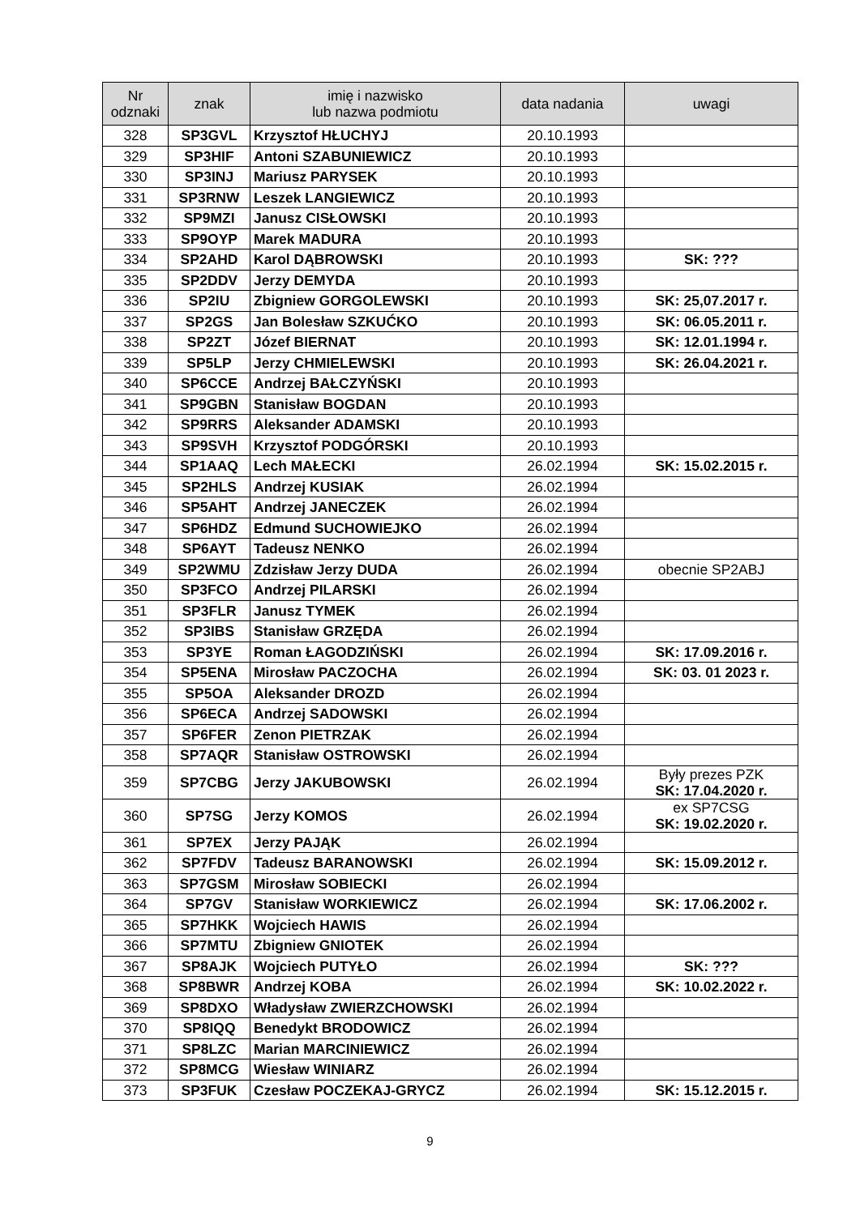| Nr odznaki | znak | imię i nazwisko lub nazwa podmiotu | data nadania | uwagi |
| --- | --- | --- | --- | --- |
| 328 | SP3GVL | Krzysztof HŁUCHYJ | 20.10.1993 | |
| 329 | SP3HIF | Antoni SZABUNIEWICZ | 20.10.1993 | |
| 330 | SP3INJ | Mariusz PARYSEK | 20.10.1993 | |
| 331 | SP3RNW | Leszek LANGIEWICZ | 20.10.1993 | |
| 332 | SP9MZI | Janusz CISŁOWSKI | 20.10.1993 | |
| 333 | SP9OYP | Marek MADURA | 20.10.1993 | |
| 334 | SP2AHD | Karol DĄBROWSKI | 20.10.1993 | SK: ??? |
| 335 | SP2DDV | Jerzy DEMYDA | 20.10.1993 | |
| 336 | SP2IU | Zbigniew GORGOLEWSKI | 20.10.1993 | SK: 25,07.2017 r. |
| 337 | SP2GS | Jan Bolesław SZKUĆKO | 20.10.1993 | SK: 06.05.2011 r. |
| 338 | SP2ZT | Józef BIERNAT | 20.10.1993 | SK: 12.01.1994 r. |
| 339 | SP5LP | Jerzy CHMIELEWSKI | 20.10.1993 | SK: 26.04.2021 r. |
| 340 | SP6CCE | Andrzej BAŁCZYŃSKI | 20.10.1993 | |
| 341 | SP9GBN | Stanisław BOGDAN | 20.10.1993 | |
| 342 | SP9RRS | Aleksander ADAMSKI | 20.10.1993 | |
| 343 | SP9SVH | Krzysztof PODGÓRSKI | 20.10.1993 | |
| 344 | SP1AAQ | Lech MAŁECKI | 26.02.1994 | SK: 15.02.2015 r. |
| 345 | SP2HLS | Andrzej KUSIAK | 26.02.1994 | |
| 346 | SP5AHT | Andrzej JANECZEK | 26.02.1994 | |
| 347 | SP6HDZ | Edmund SUCHOWIEJKO | 26.02.1994 | |
| 348 | SP6AYT | Tadeusz NENKO | 26.02.1994 | |
| 349 | SP2WMU | Zdzisław Jerzy DUDA | 26.02.1994 | obecnie SP2ABJ |
| 350 | SP3FCO | Andrzej PILARSKI | 26.02.1994 | |
| 351 | SP3FLR | Janusz TYMEK | 26.02.1994 | |
| 352 | SP3IBS | Stanisław GRZĘDA | 26.02.1994 | |
| 353 | SP3YE | Roman ŁAGODZIŃSKI | 26.02.1994 | SK: 17.09.2016 r. |
| 354 | SP5ENA | Mirosław PACZOCHA | 26.02.1994 | SK: 03. 01 2023 r. |
| 355 | SP5OA | Aleksander DROZD | 26.02.1994 | |
| 356 | SP6ECA | Andrzej SADOWSKI | 26.02.1994 | |
| 357 | SP6FER | Zenon PIETRZAK | 26.02.1994 | |
| 358 | SP7AQR | Stanisław OSTROWSKI | 26.02.1994 | |
| 359 | SP7CBG | Jerzy JAKUBOWSKI | 26.02.1994 | Były prezes PZK SK: 17.04.2020 r. |
| 360 | SP7SG | Jerzy KOMOS | 26.02.1994 | ex SP7CSG SK: 19.02.2020 r. |
| 361 | SP7EX | Jerzy PAJĄK | 26.02.1994 | |
| 362 | SP7FDV | Tadeusz BARANOWSKI | 26.02.1994 | SK: 15.09.2012 r. |
| 363 | SP7GSM | Mirosław SOBIECKI | 26.02.1994 | |
| 364 | SP7GV | Stanisław WORKIEWICZ | 26.02.1994 | SK: 17.06.2002 r. |
| 365 | SP7HKK | Wojciech HAWIS | 26.02.1994 | |
| 366 | SP7MTU | Zbigniew GNIOTEK | 26.02.1994 | |
| 367 | SP8AJK | Wojciech PUTYŁO | 26.02.1994 | SK: ??? |
| 368 | SP8BWR | Andrzej KOBA | 26.02.1994 | SK: 10.02.2022 r. |
| 369 | SP8DXO | Władysław ZWIERZCHOWSKI | 26.02.1994 | |
| 370 | SP8IQQ | Benedykt BRODOWICZ | 26.02.1994 | |
| 371 | SP8LZC | Marian MARCINIEWICZ | 26.02.1994 | |
| 372 | SP8MCG | Wiesław WINIARZ | 26.02.1994 | |
| 373 | SP3FUK | Czesław POCZEKAJ-GRYCZ | 26.02.1994 | SK: 15.12.2015 r. |
9